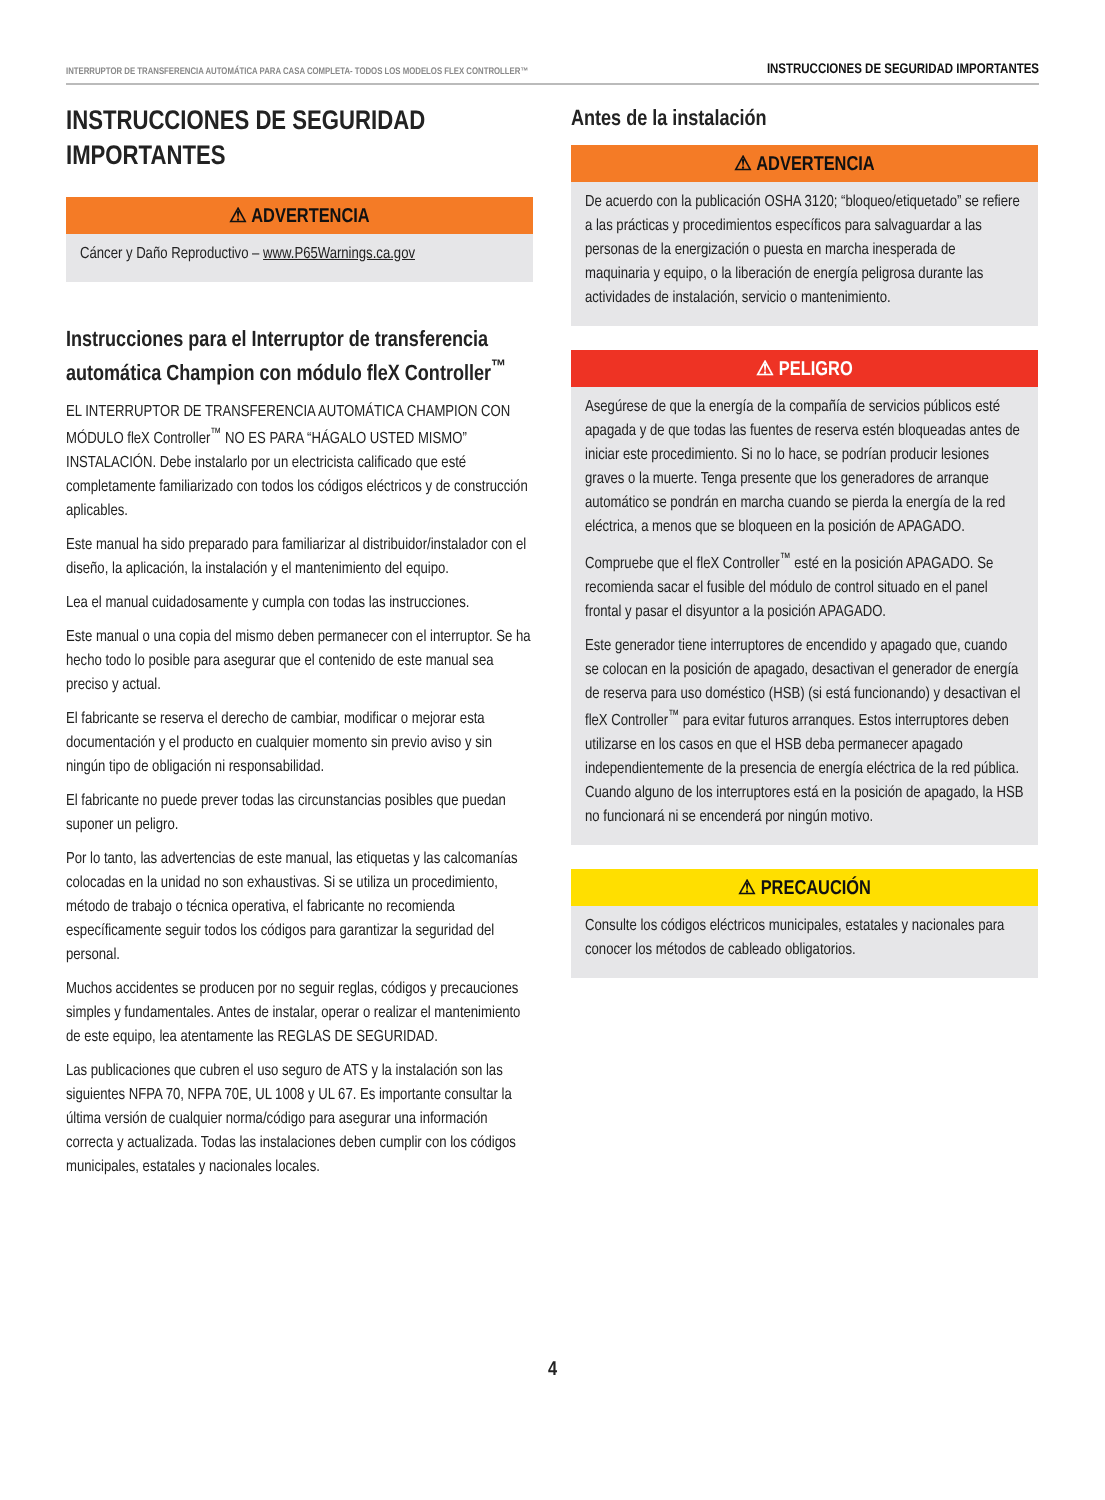INTERRUPTOR DE TRANSFERENCIA AUTOMÁTICA PARA CASA COMPLETA- TODOS LOS MODELOS FLEX CONTROLLER™ INSTRUCCIONES DE SEGURIDAD IMPORTANTES
INSTRUCCIONES DE SEGURIDAD IMPORTANTES
⚠ ADVERTENCIA
Cáncer y Daño Reproductivo – www.P65Warnings.ca.gov
Instrucciones para el Interruptor de transferencia automática Champion con módulo fleX Controller<sup>™</sup>
EL INTERRUPTOR DE TRANSFERENCIA AUTOMÁTICA CHAMPION CON MÓDULO fleX Controller<sup>™</sup> NO ES PARA “HÁGALO USTED MISMO” INSTALACIÓN. Debe instalarlo por un electricista calificado que esté completamente familiarizado con todos los códigos eléctricos y de construcción aplicables.
Este manual ha sido preparado para familiarizar al distribuidor/instalador con el diseño, la aplicación, la instalación y el mantenimiento del equipo.
Lea el manual cuidadosamente y cumpla con todas las instrucciones.
Este manual o una copia del mismo deben permanecer con el interruptor. Se ha hecho todo lo posible para asegurar que el contenido de este manual sea preciso y actual.
El fabricante se reserva el derecho de cambiar, modificar o mejorar esta documentación y el producto en cualquier momento sin previo aviso y sin ningún tipo de obligación ni responsabilidad.
El fabricante no puede prever todas las circunstancias posibles que puedan suponer un peligro.
Por lo tanto, las advertencias de este manual, las etiquetas y las calcomanías colocadas en la unidad no son exhaustivas. Si se utiliza un procedimiento, método de trabajo o técnica operativa, el fabricante no recomienda específicamente seguir todos los códigos para garantizar la seguridad del personal.
Muchos accidentes se producen por no seguir reglas, códigos y precauciones simples y fundamentales. Antes de instalar, operar o realizar el mantenimiento de este equipo, lea atentamente las REGLAS DE SEGURIDAD.
Las publicaciones que cubren el uso seguro de ATS y la instalación son las siguientes NFPA 70, NFPA 70E, UL 1008 y UL 67. Es importante consultar la última versión de cualquier norma/código para asegurar una información correcta y actualizada. Todas las instalaciones deben cumplir con los códigos municipales, estatales y nacionales locales.
Antes de la instalación
⚠ ADVERTENCIA
De acuerdo con la publicación OSHA 3120; “bloqueo/etiquetado” se refiere a las prácticas y procedimientos específicos para salvaguardar a las personas de la energización o puesta en marcha inesperada de maquinaria y equipo, o la liberación de energía peligrosa durante las actividades de instalación, servicio o mantenimiento.
⚠ PELIGRO
Asegúrese de que la energía de la compañía de servicios públicos esté apagada y de que todas las fuentes de reserva estén bloqueadas antes de iniciar este procedimiento. Si no lo hace, se podrían producir lesiones graves o la muerte. Tenga presente que los generadores de arranque automático se pondrán en marcha cuando se pierda la energía de la red eléctrica, a menos que se bloqueen en la posición de APAGADO.
Compruebe que el fleX Controller<sup>™</sup> esté en la posición APAGADO. Se recomienda sacar el fusible del módulo de control situado en el panel frontal y pasar el disyuntor a la posición APAGADO.
Este generador tiene interruptores de encendido y apagado que, cuando se colocan en la posición de apagado, desactivan el generador de energía de reserva para uso doméstico (HSB) (si está funcionando) y desactivan el fleX Controller<sup>™</sup> para evitar futuros arranques. Estos interruptores deben utilizarse en los casos en que el HSB deba permanecer apagado independientemente de la presencia de energía eléctrica de la red pública. Cuando alguno de los interruptores está en la posición de apagado, la HSB no funcionará ni se encenderá por ningún motivo.
⚠ PRECAUCIÓN
Consulte los códigos eléctricos municipales, estatales y nacionales para conocer los métodos de cableado obligatorios.
4